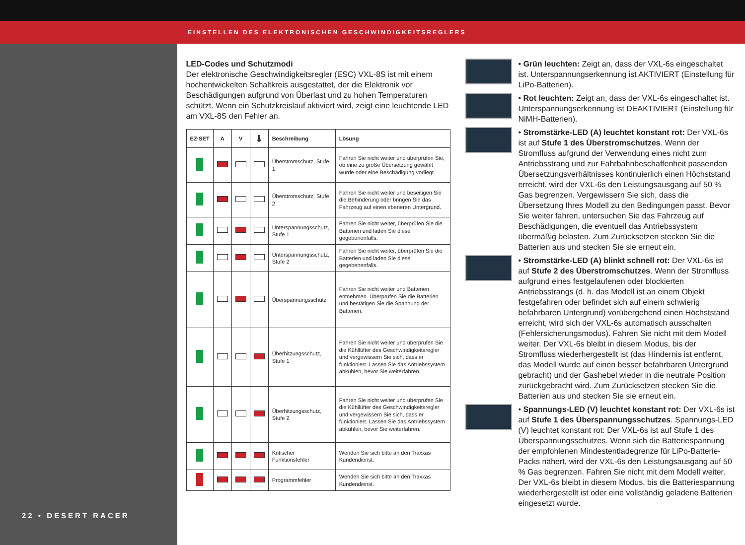EINSTELLEN DES ELEKTRONISCHEN GESCHWINDIGKEITSREGLERS
22 • DESERT RACER
LED-Codes und Schutzmodi
Der elektronische Geschwindigkeitsregler (ESC) VXL-8S ist mit einem hochentwickelten Schaltkreis ausgestattet, der die Elektronik vor Beschädigungen aufgrund von Überlast und zu hohen Temperaturen schützt. Wenn ein Schutzkreislauf aktiviert wird, zeigt eine leuchtende LED am VXL-8S den Fehler an.
| EZ·SET | A | V | 🌡 | Beschreibung | Lösung |
| --- | --- | --- | --- | --- | --- |
| | | | | Überstromschutz, Stufe 1 | Fahren Sie nicht weiter und überprüfen Sie, ob eine zu große Übersetzung gewählt wurde oder eine Beschädigung vorliegt. |
| | | | | Überstromschutz, Stufe 2 | Fahren Sie nicht weiter und beseitigen Sie die Behinderung oder bringen Sie das Fahrzeug auf einen ebeneren Untergrund. |
| | | | | Unterspannungsschutz, Stufe 1 | Fahren Sie nicht weiter, überprüfen Sie die Batterien und laden Sie diese gegebenenfalls. |
| | | | | Unterspannungsschutz, Stufe 2 | Fahren Sie nicht weiter, überprüfen Sie die Batterien und laden Sie diese gegebenenfalls. |
| | | | | Überspannungsschutz | Fahren Sie nicht weiter und Batterien entnehmen. Überprüfen Sie die Batterien und bestätigen Sie die Spannung der Batterien. |
| | | | | Überhitzungsschutz, Stufe 1 | Fahren Sie nicht weiter und überprüfen Sie die Kühllüfter des Geschwindigkeitsregler und vergewissern Sie sich, dass er funktioniert. Lassen Sie das Antriebssystem abkühlen, bevor Sie weiterfahren. |
| | | | | Überhitzungsschutz, Stufe 2 | Fahren Sie nicht weiter und überprüfen Sie die Kühllüfter des Geschwindigkeitsregler und vergewissern Sie sich, dass er funktioniert. Lassen Sie das Antriebssystem abkühlen, bevor Sie weiterfahren. |
| | | | | Kritischer Funktionsfehler | Wenden Sie sich bitte an den Traxxas Kundendienst. |
| | | | | Programmfehler | Wenden Sie sich bitte an den Traxxas Kundendienst. |
• Grün leuchten: Zeigt an, dass der VXL-6s eingeschaltet ist. Unterspannungserkennung ist AKTIVIERT (Einstellung für LiPo-Batterien).
• Rot leuchten: Zeigt an, dass der VXL-6s eingeschaltet ist. Unterspannungserkennung ist DEAKTIVIERT (Einstellung für NiMH-Batterien).
• Stromstärke-LED (A) leuchtet konstant rot: Der VXL-6s ist auf Stufe 1 des Überstromschutzes. Wenn der Stromfluss aufgrund der Verwendung eines nicht zum Antriebsstrang und zur Fahrbahnbeschaffenheit passenden Übersetzungsverhältnisses kontinuierlich einen Höchststand erreicht, wird der VXL-6s den Leistungsausgang auf 50 % Gas begrenzen. Vergewissern Sie sich, dass die Übersetzung Ihres Modell zu den Bedingungen passt. Bevor Sie weiter fahren, untersuchen Sie das Fahrzeug auf Beschädigungen, die eventuell das Antriebssystem übermäßig belasten. Zum Zurücksetzen stecken Sie die Batterien aus und stecken Sie sie erneut ein.
• Stromstärke-LED (A) blinkt schnell rot: Der VXL-6s ist auf Stufe 2 des Überstromschutzes. Wenn der Stromfluss aufgrund eines festgelaufenen oder blockierten Antriebsstrangs (d. h. das Modell ist an einem Objekt festgefahren oder befindet sich auf einem schwierig befahrbaren Untergrund) vorübergehend einen Höchststand erreicht, wird sich der VXL-6s automatisch ausschalten (Fehlersicherungsmodus). Fahren Sie nicht mit dem Modell weiter. Der VXL-6s bleibt in diesem Modus, bis der Stromfluss wiederhergestellt ist (das Hindernis ist entfernt, das Modell wurde auf einen besser befahrbaren Untergrund gebracht) und der Gashebel wieder in die neutrale Position zurückgebracht wird. Zum Zurücksetzen stecken Sie die Batterien aus und stecken Sie sie erneut ein.
• Spannungs-LED (V) leuchtet konstant rot: Der VXL-6s ist auf Stufe 1 des Überspannungsschutzes. Spannungs-LED (V) leuchtet konstant rot: Der VXL-6s ist auf Stufe 1 des Überspannungsschutzes. Wenn sich die Batteriespannung der empfohlenen Mindestentladegrenze für LiPo-Batterie-Packs nähert, wird der VXL-6s den Leistungsausgang auf 50 % Gas begrenzen. Fahren Sie nicht mit dem Modell weiter. Der VXL-6s bleibt in diesem Modus, bis die Batteriespannung wiederhergestellt ist oder eine vollständig geladene Batterien eingesetzt wurde.